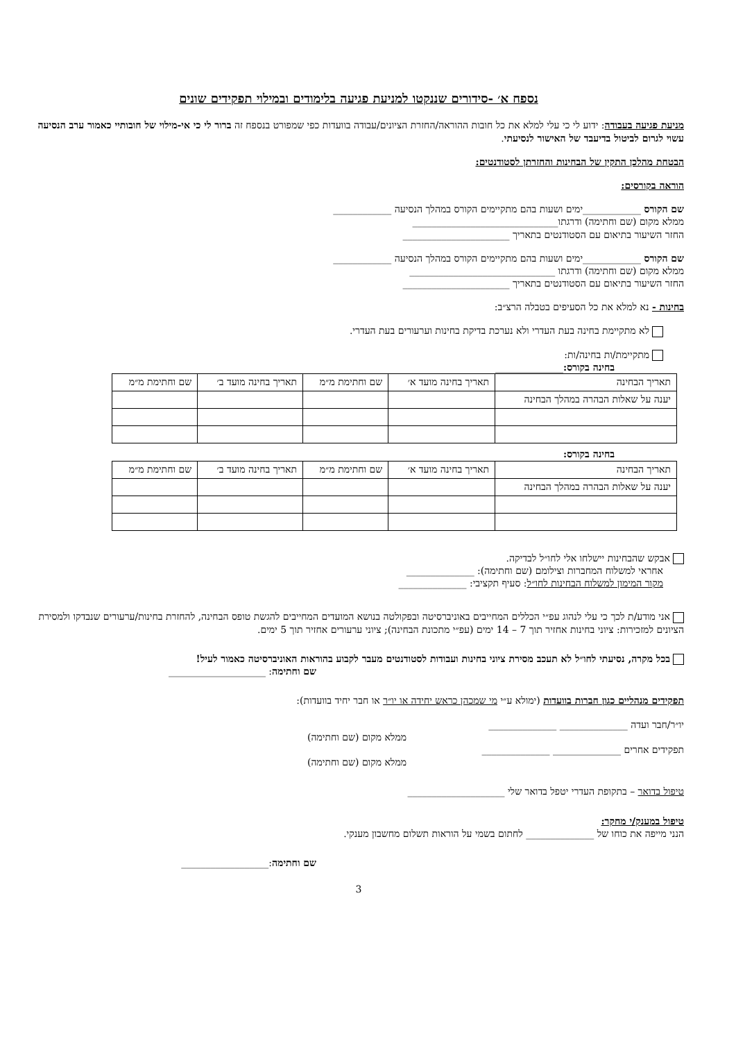נספח א׳ -סידורים שננקטו למניעת פגיעה בלימודים ובמילוי תפקידים שונים
מניעת פגיעה בעבודה: ידוע לי כי עלי למלא את כל חובות ההוראה/החזרת הציונים/עבודה בוועדות כפי שמפורט בנספח זה ברור לי כי אי-מילוי של חובותיי כאמור ערב הנסיעה עשוי לגרום לביטול בדיעבד של האישור לנסיעתי.
הבטחת מהלכן התקין של הבחינות והחזרתן לסטודנטים:
הוראה בקורסים:
שם הקורס ____________ימים ושעות בהם מתקיימים הקורס במהלך הנסיעה ____________
ממלא מקום (שם וחתימה) ודרגתו______________________________
החזר השיעור בתיאום עם הסטודנטים בתאריך ______________________
שם הקורס ____________ימים ושעות בהם מתקיימים הקורס במהלך הנסיעה ____________
ממלא מקום (שם וחתימה) ודרגתו ______________________________
החזר השיעור בתיאום עם הסטודנטים בתאריך ______________________
בחינות - נא למלא את כל הסעיפים בטבלה הרצ״ב:
לא מתקיימת בחינה בעת העדרי ולא נערכת בדיקת בחינות וערעורים בעת העדרי.
מתקיימת/ות בחינה/ות:
בחינה בקורס:______________
| תאריך הבחינה | תאריך בחינה מועד א׳ | שם וחתימת מ״מ | תאריך בחינה מועד ב׳ | שם וחתימת מ״מ |
| יענה על שאלות הבהרה במהלך הבחינה | | | | |
בחינה בקורס:
| תאריך הבחינה | תאריך בחינה מועד א׳ | שם וחתימת מ״מ | תאריך בחינה מועד ב׳ | שם וחתימת מ״מ |
| יענה על שאלות הבהרה במהלך הבחינה | | | | |
אבקש שהבחינות יישלחו אלי לחו״ל לבדיקה.
אחראי למשלוח המחברות וצילומם (שם וחתימה): ______________
מקור המימון למשלוח הבחינות לחו״ל: סעיף תקציבי: ______________
אני מודע/ת לכך כי עלי לנהוג עפ״י הכללים המחייבים באוניברסיטה ובפקולטה בנושא המועדים המחייבים להגשת טופס הבחינה, להחזרת בחינות/ערעורים שנבדקו ולמסירת הציונים למזכירות: ציוני בחינות אחזיר תוך 7 – 14 ימים (עפ״י מתכונת הבחינה); ציוני ערעורים אחזיר תוך 5 ימים.
בכל מקרה, נסיעתי לחו״ל לא תעכב מסירת ציוני בחינות ועבודות לסטודנטים מעבר לקבוע בהוראות האוניברסיטה כאמור לעיל!
שם וחתימה: ____________________
תפקידים מנהליים כגון חברות בוועדות (ימולא ע״י מי שמכהן כראש יחידה או יו״ר או חבר יחיד בוועדות):
יו״ר/חבר ועדה ______________ ______________
ממלא מקום (שם וחתימה)
תפקידים אחרים ______________ ______________
ממלא מקום (שם וחתימה)
טיפול בדואר – בתקופת העדרי יטפל בדואר שלי ____________________
טיפול במענק/י מחקר:
הנני מייפה את כוחו של ______________ לחתום בשמי על הוראות תשלום מחשבון מענקי.
שם וחתימה:__________________
3